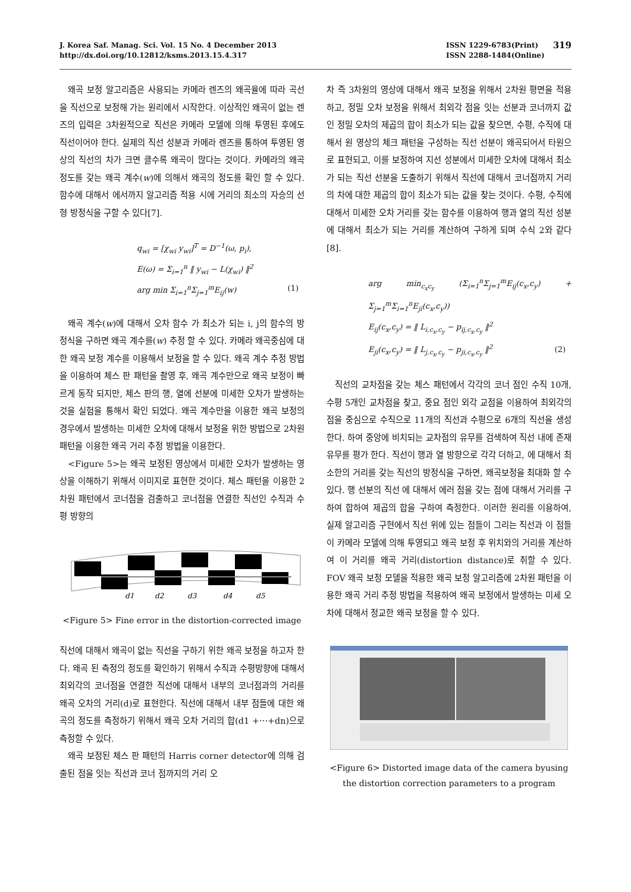J. Korea Saf. Manag. Sci. Vol. 15 No. 4 December 2013
http://dx.doi.org/10.12812/ksms.2013.15.4.317
ISSN 1229-6783(Print)
ISSN 2288-1484(Online)
319
왜곡 보정 알고리즘은 사용되는 카메라 렌즈의 왜곡율에 따라 곡선을 직선으로 보정해 가는 원리에서 시작한다. 이상적인 왜곡이 없는 렌즈의 입력은 3차원적으로 직선은 카메라 모델에 의해 투영된 후에도 직선이어야 한다. 실제의 직선 성분과 카메라 렌즈를 통하여 투영된 영상의 직선의 차가 크면 클수록 왜곡이 많다는 것이다. 카메라의 왜곡 정도를 갖는 왜곡 계수(w)에 의해서 왜곡의 정도를 확인 할 수 있다. 함수에 대해서 에서까지 알고리즘 적용 시에 거리의 최소의 자승의 선형 방정식을 구할 수 있다[7].
q<sub>wi</sub> = [χ<sub>wi</sub> y<sub>wi</sub>]<sup>T</sup> = D<sup>−1</sup>(ω, p<sub>i</sub>),
E(ω) = Σ<sub>i=1</sub><sup>n</sup> ‖ y<sub>wi</sub> − L(χ<sub>wi</sub>) ‖<sup>2</sup>
arg min Σ<sub>i=1</sub><sup>n</sup>Σ<sub>j=1</sub><sup>m</sup>E<sub>ij</sub>(w)
(1)
왜곡 계수(w)에 대해서 오차 함수 가 최소가 되는 i, j의 함수의 방정식을 구하면 왜곡 계수를(w) 추정 할 수 있다. 카메라 왜곡중심에 대한 왜곡 보정 계수를 이용해서 보정을 할 수 있다. 왜곡 계수 추정 방법을 이용하여 체스 판 패턴을 촬영 후, 왜곡 계수만으로 왜곡 보정이 빠르게 동작 되지만, 체스 판의 행, 열에 선분에 미세한 오차가 발생하는 것을 실험을 통해서 확인 되었다. 왜곡 계수만을 이용한 왜곡 보정의 경우에서 발생하는 미세한 오차에 대해서 보정을 위한 방법으로 2차원 패턴을 이용한 왜곡 거리 추정 방법을 이용한다.
<Figure 5>는 왜곡 보정된 영상에서 미세한 오차가 발생하는 영상을 이해하기 위해서 이미지로 표현한 것이다. 체스 패턴을 이용한 2차원 패턴에서 코너점을 검출하고 코너점을 연결한 직선인 수직과 수평 방향의
d1
d2
d3
d4
d5
<Figure 5> Fine error in the distortion-corrected image
직선에 대해서 왜곡이 없는 직선을 구하기 위한 왜곡 보정을 하고자 한다. 왜곡 된 측정의 정도를 확인하기 위해서 수직과 수평방향에 대해서 최외각의 코너점을 연결한 직선에 대해서 내부의 코너점과의 거리를 왜곡 오차의 거리(d)로 표현한다. 직선에 대해서 내부 점들에 대한 왜곡의 정도를 측정하기 위해서 왜곡 오차 거리의 합(d1 +⋯+dn)으로 측정할 수 있다.
왜곡 보정된 체스 판 패턴의 Harris corner detector에 의해 검출된 점을 잇는 직선과 코너 점까지의 거리 오
차 즉 3차원의 영상에 대해서 왜곡 보정을 위해서 2차원 평면을 적용하고, 정밀 오차 보정을 위해서 최외각 점을 잇는 선분과 코너까지 값인 정밀 오차의 제곱의 합이 최소가 되는 값을 찾으면, 수평, 수직에 대해서 원 영상의 체크 패턴을 구성하는 직선 선분이 왜곡되어서 타원으로 표현되고, 이를 보정하여 지선 성분에서 미세한 오차에 대해서 최소가 되는 직선 선분을 도출하기 위해서 직선에 대해서 코너점까지 거리의 차에 대한 제곱의 합이 최소가 되는 값을 찾는 것이다. 수평, 수직에 대해서 미세한 오차 거리를 갖는 함수를 이용하여 행과 열의 직선 성분에 대해서 최소가 되는 거리를 계산하여 구하게 되며 수식 2와 같다[8].
arg min<sub>c<sub>x</sub>c<sub>y</sub></sub> (Σ<sub>i=1</sub><sup>n</sup>Σ<sub>j=1</sub><sup>m</sup>E<sub>ij</sub>(c<sub>x</sub>,c<sub>y</sub>) + Σ<sub>j=1</sub><sup>m</sup>Σ<sub>i=1</sub><sup>n</sup>E<sub>ji</sub>(c<sub>x</sub>,c<sub>y</sub>))
E<sub>ij</sub>(c<sub>x</sub>,c<sub>y</sub>) = ‖ L<sub>i,c<sub>x</sub>,c<sub>y</sub></sub> − p<sub>ij,c<sub>x</sub>,c<sub>y</sub></sub> ‖<sup>2</sup>
E<sub>ji</sub>(c<sub>x</sub>,c<sub>y</sub>) = ‖ L<sub>j,c<sub>x</sub>,c<sub>y</sub></sub> − p<sub>ji,c<sub>x</sub>,c<sub>y</sub></sub> ‖<sup>2</sup>
(2)
직선의 교차점을 갖는 체스 패턴에서 각각의 코너 점인 수직 10개, 수평 5개인 교차점을 찾고, 중요 점인 외각 교점을 이용하여 최외각의 점을 중심으로 수직으로 11개의 직선과 수평으로 6개의 직선을 생성한다. 하여 중앙에 비치되는 교차점의 유무를 검색하여 직선 내에 존재 유무를 평가 한다. 직선이 행과 열 방향으로 각각 더하고, 에 대해서 최소한의 거리를 갖는 직선의 방정식을 구하면, 왜곡보정을 최대화 할 수 있다. 행 선분의 직선 에 대해서 에러 점을 갖는 점에 대해서 거리를 구하여 합하여 제곱의 합을 구하여 측정한다. 이러한 원리를 이용하여, 실제 알고리즘 구현에서 직선 위에 있는 점들이 그리는 직선과 이 점들이 카메라 모델에 의해 투영되고 왜곡 보정 후 위치와의 거리를 계산하여 이 거리를 왜곡 거리(distortion distance)로 취할 수 있다. FOV 왜곡 보정 모델을 적용한 왜곡 보정 알고리즘에 2차원 패턴을 이용한 왜곡 거리 추정 방법을 적용하여 왜곡 보정에서 발생하는 미세 오차에 대해서 정교한 왜곡 보정을 할 수 있다.
<Figure 6> Distorted image data of the camera byusing the distortion correction parameters to a program